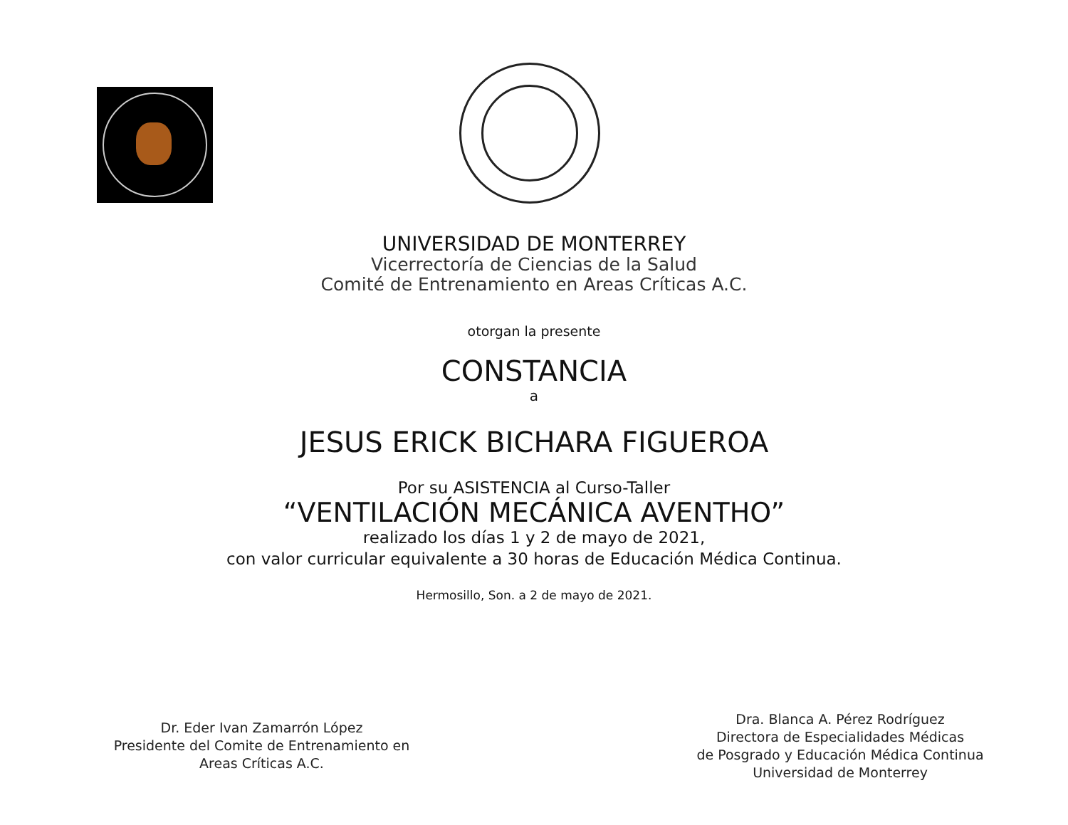UNIVERSIDAD DE MONTERREY
Vicerrectoría de Ciencias de la Salud
Comité de Entrenamiento en Areas Críticas A.C.
otorgan la presente
CONSTANCIA
a
JESUS ERICK BICHARA FIGUEROA
Por su ASISTENCIA al Curso-Taller
“VENTILACIÓN MECÁNICA AVENTHO”
realizado los días 1 y 2 de mayo de 2021,
con valor curricular equivalente a 30 horas de Educación Médica Continua.
Hermosillo, Son. a 2 de mayo de 2021.
Dr. Eder Ivan Zamarrón López
Presidente del Comite de Entrenamiento en
Areas Críticas A.C.
Dra. Blanca A. Pérez Rodríguez
Directora de Especialidades Médicas
de Posgrado y Educación Médica Continua
Universidad de Monterrey